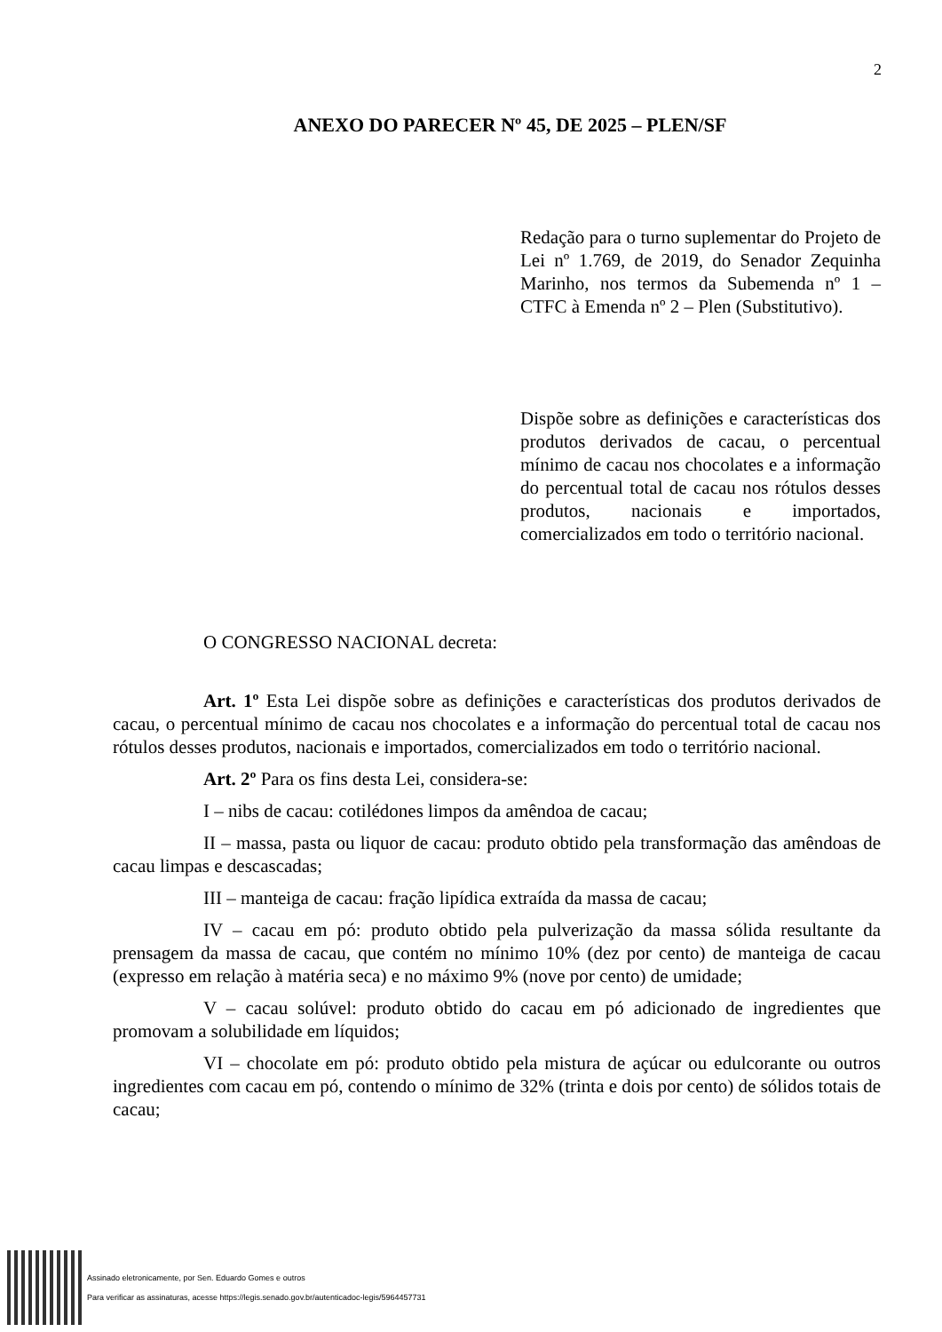2
ANEXO DO PARECER Nº 45, DE 2025 – PLEN/SF
Redação para o turno suplementar do Projeto de Lei nº 1.769, de 2019, do Senador Zequinha Marinho, nos termos da Subemenda nº 1 – CTFC à Emenda nº 2 – Plen (Substitutivo).
Dispõe sobre as definições e características dos produtos derivados de cacau, o percentual mínimo de cacau nos chocolates e a informação do percentual total de cacau nos rótulos desses produtos, nacionais e importados, comercializados em todo o território nacional.
O CONGRESSO NACIONAL decreta:
Art. 1º Esta Lei dispõe sobre as definições e características dos produtos derivados de cacau, o percentual mínimo de cacau nos chocolates e a informação do percentual total de cacau nos rótulos desses produtos, nacionais e importados, comercializados em todo o território nacional.
Art. 2º Para os fins desta Lei, considera-se:
I – nibs de cacau: cotilédones limpos da amêndoa de cacau;
II – massa, pasta ou liquor de cacau: produto obtido pela transformação das amêndoas de cacau limpas e descascadas;
III – manteiga de cacau: fração lipídica extraída da massa de cacau;
IV – cacau em pó: produto obtido pela pulverização da massa sólida resultante da prensagem da massa de cacau, que contém no mínimo 10% (dez por cento) de manteiga de cacau (expresso em relação à matéria seca) e no máximo 9% (nove por cento) de umidade;
V – cacau solúvel: produto obtido do cacau em pó adicionado de ingredientes que promovam a solubilidade em líquidos;
VI – chocolate em pó: produto obtido pela mistura de açúcar ou edulcorante ou outros ingredientes com cacau em pó, contendo o mínimo de 32% (trinta e dois por cento) de sólidos totais de cacau;
Assinado eletronicamente, por Sen. Eduardo Gomes e outros
Para verificar as assinaturas, acesse https://legis.senado.gov.br/autenticadoc-legis/5964457731